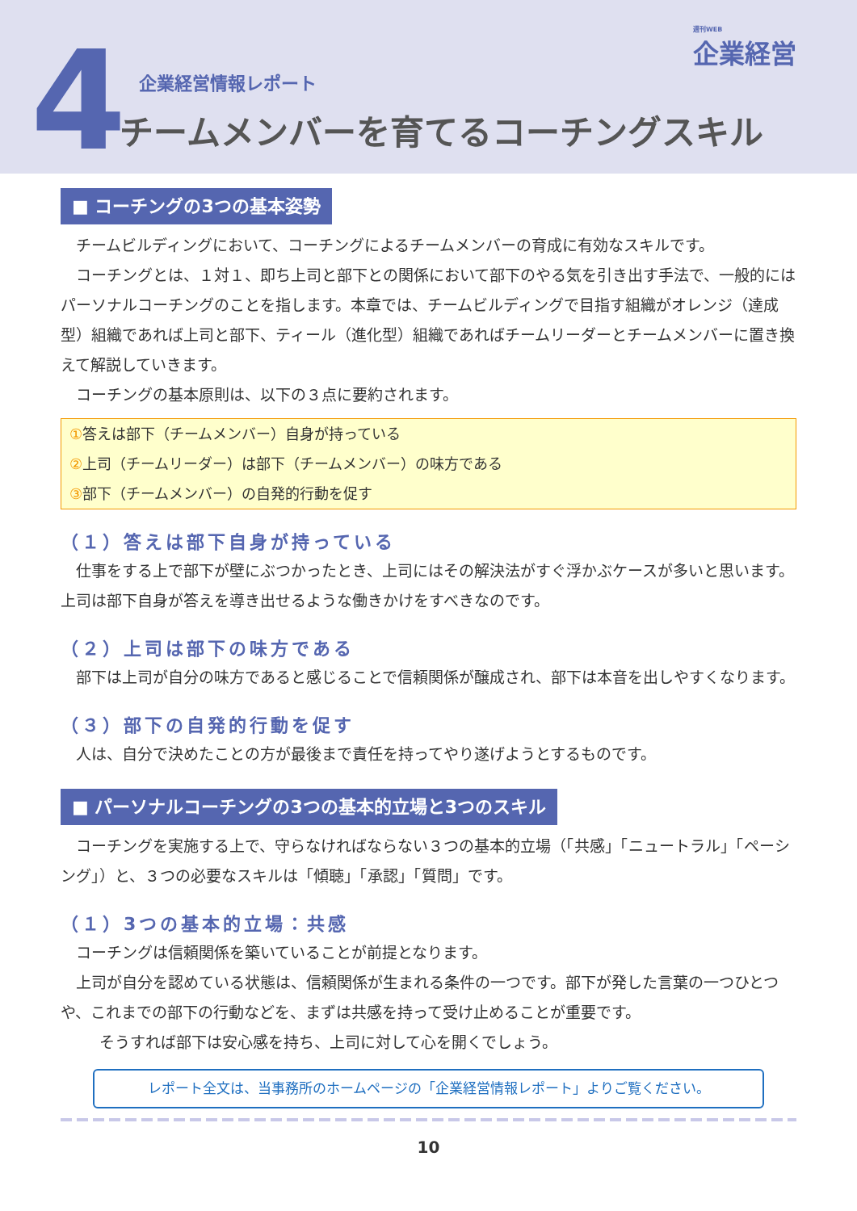4 週刊WEB
企業経営
企業経営情報レポート
チームメンバーを育てるコーチングスキル
■ コーチングの3つの基本姿勢
チームビルディングにおいて、コーチングによるチームメンバーの育成に有効なスキルです。
コーチングとは、１対１、即ち上司と部下との関係において部下のやる気を引き出す手法で、一般的にはパーソナルコーチングのことを指します。本章では、チームビルディングで目指す組織がオレンジ（達成型）組織であれば上司と部下、ティール（進化型）組織であればチームリーダーとチームメンバーに置き換えて解説していきます。
コーチングの基本原則は、以下の３点に要約されます。
①答えは部下（チームメンバー）自身が持っている
②上司（チームリーダー）は部下（チームメンバー）の味方である
③部下（チームメンバー）の自発的行動を促す
（１）答えは部下自身が持っている
仕事をする上で部下が壁にぶつかったとき、上司にはその解決法がすぐ浮かぶケースが多いと思います。上司は部下自身が答えを導き出せるような働きかけをすべきなのです。
（２）上司は部下の味方である
部下は上司が自分の味方であると感じることで信頼関係が醸成され、部下は本音を出しやすくなります。
（３）部下の自発的行動を促す
人は、自分で決めたことの方が最後まで責任を持ってやり遂げようとするものです。
■ パーソナルコーチングの3つの基本的立場と3つのスキル
コーチングを実施する上で、守らなければならない３つの基本的立場（「共感」「ニュートラル」「ペーシング」）と、３つの必要なスキルは「傾聴」「承認」「質問」です。
（１）3つの基本的立場：共感
コーチングは信頼関係を築いていることが前提となります。
上司が自分を認めている状態は、信頼関係が生まれる条件の一つです。部下が発した言葉の一つひとつや、これまでの部下の行動などを、まずは共感を持って受け止めることが重要です。
そうすれば部下は安心感を持ち、上司に対して心を開くでしょう。
レポート全文は、当事務所のホームページの「企業経営情報レポート」よりご覧ください。
10